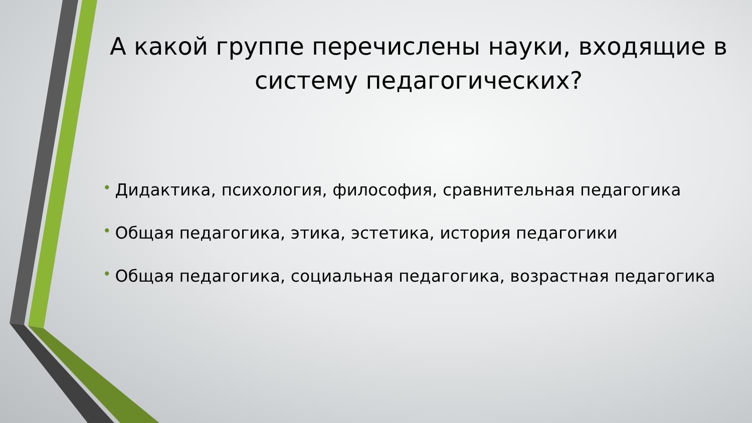А какой группе перечислены науки, входящие в систему педагогических?
• Дидактика, психология, философия, сравнительная педагогика
• Общая педагогика, этика, эстетика, история педагогики
• Общая педагогика, социальная педагогика, возрастная педагогика